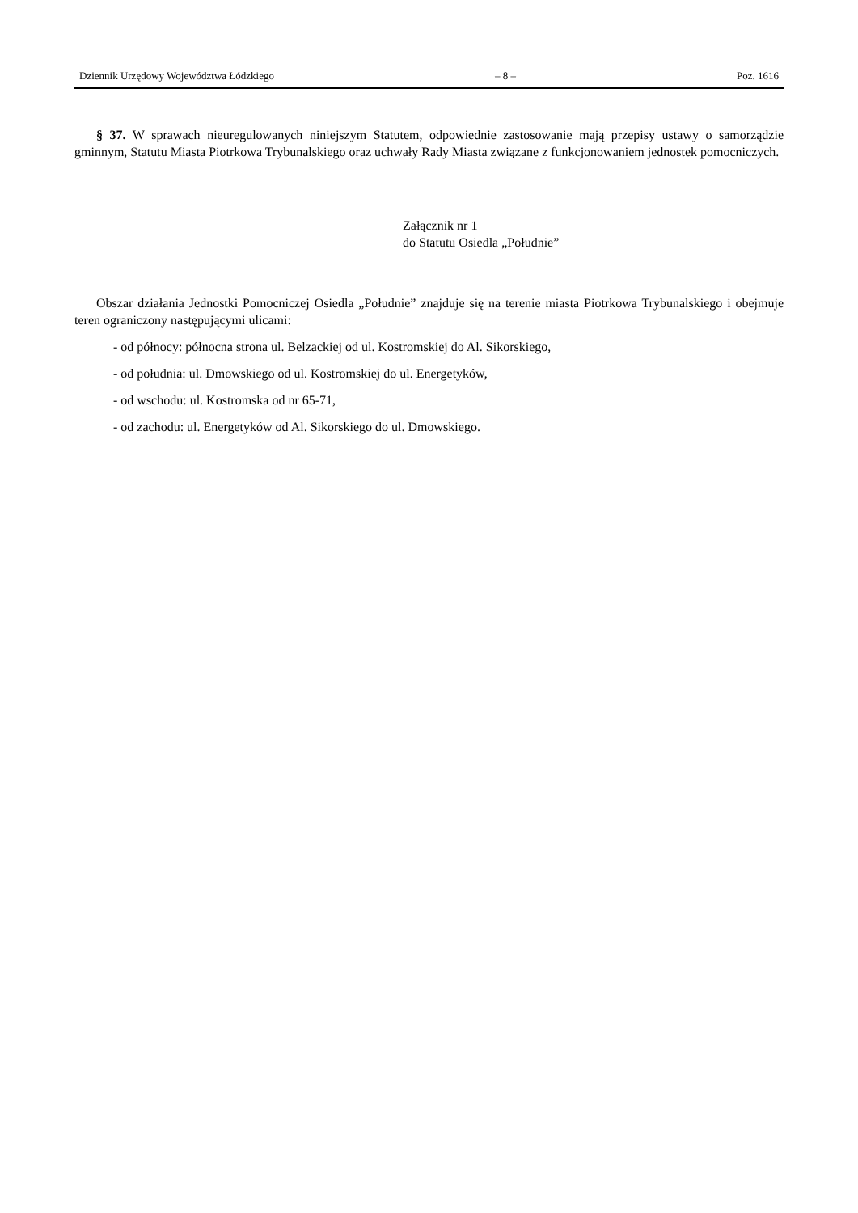Dziennik Urzędowy Województwa Łódzkiego – 8 – Poz. 1616
§ 37. W sprawach nieuregulowanych niniejszym Statutem, odpowiednie zastosowanie mają przepisy ustawy o samorządzie gminnym, Statutu Miasta Piotrkowa Trybunalskiego oraz uchwały Rady Miasta związane z funkcjonowaniem jednostek pomocniczych.
Załącznik nr 1
do Statutu Osiedla „Południe”
Obszar działania Jednostki Pomocniczej Osiedla „Południe” znajduje się na terenie miasta Piotrkowa Trybunalskiego i obejmuje teren ograniczony następującymi ulicami:
- od północy: północna strona ul. Belzackiej od ul. Kostromskiej do Al. Sikorskiego,
- od południa: ul. Dmowskiego od ul. Kostromskiej do ul. Energetyków,
- od wschodu: ul. Kostromska od nr 65-71,
- od zachodu: ul. Energetyków od Al. Sikorskiego do ul. Dmowskiego.